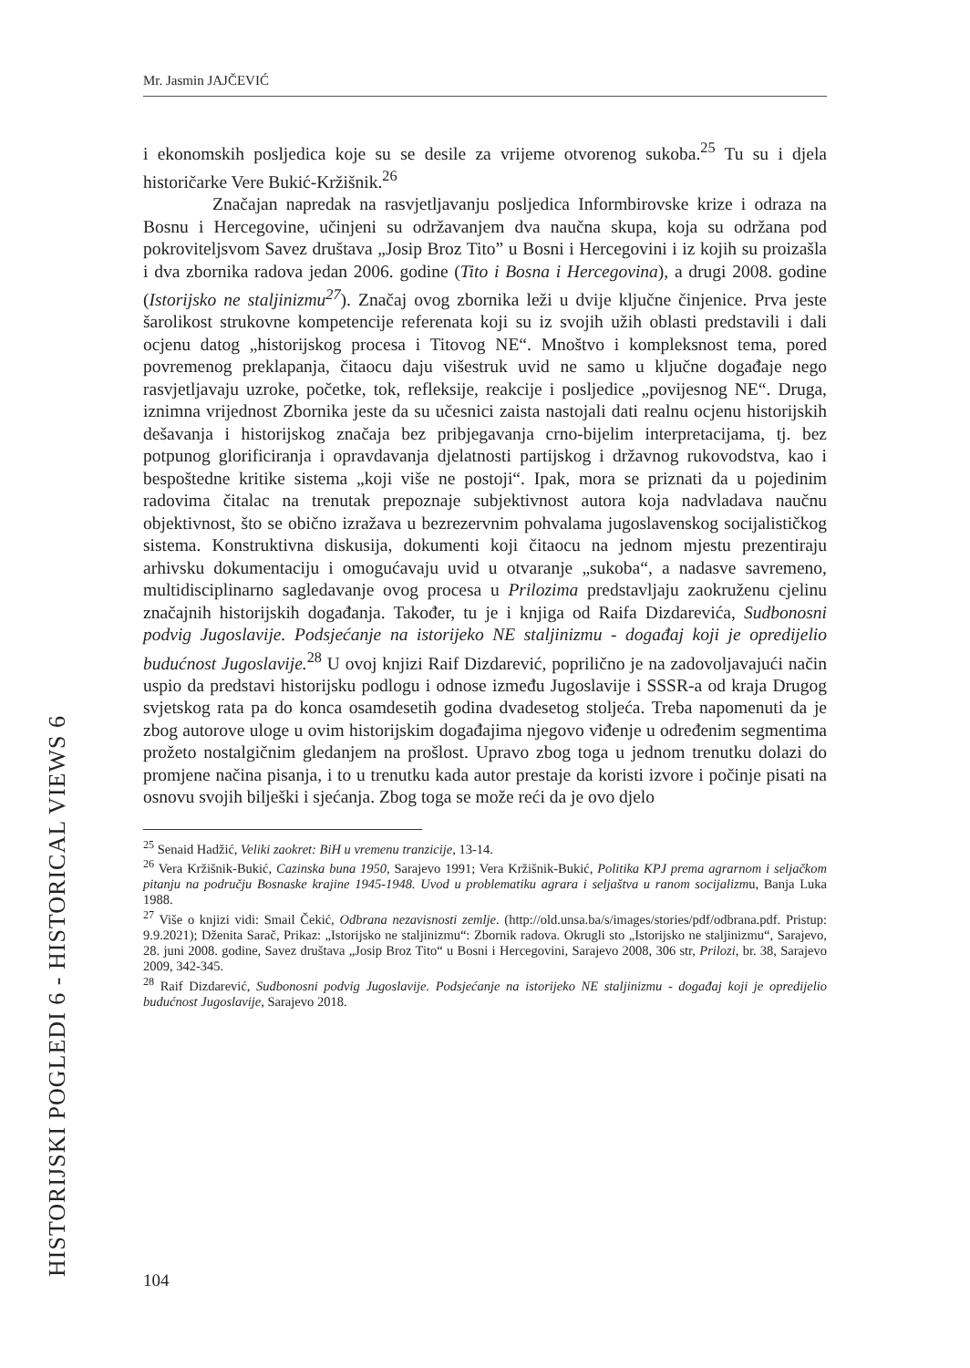Mr. Jasmin JAJČEVIĆ
i ekonomskih posljedica koje su se desile za vrijeme otvorenog sukoba.<sup>25</sup> Tu su i djela historičarke Vere Bukić-Kržišnik.<sup>26</sup>
Značajan napredak na rasvjetljavanju posljedica Informbirovske krize i odraza na Bosnu i Hercegovine, učinjeni su održavanjem dva naučna skupa, koja su održana pod pokroviteljsvom Savez društava „Josip Broz Tito” u Bosni i Hercegovini i iz kojih su proizašla i dva zbornika radova jedan 2006. godine (Tito i Bosna i Hercegovina), a drugi 2008. godine (Istorijsko ne staljinizmu<sup>27</sup>). Značaj ovog zbornika leži u dvije ključne činjenice. Prva jeste šarolikost strukovne kompetencije referenata koji su iz svojih užih oblasti predstavili i dali ocjenu datog „historijskog procesa i Titovog NE“. Mnoštvo i kompleksnost tema, pored povremenog preklapanja, čitaocu daju višestruk uvid ne samo u ključne događaje nego rasvjetljavaju uzroke, početke, tok, refleksije, reakcije i posljedice „povijesnog NE“. Druga, iznimna vrijednost Zbornika jeste da su učesnici zaista nastojali dati realnu ocjenu historijskih dešavanja i historijskog značaja bez pribjegavanja crno-bijelim interpretacijama, tj. bez potpunog glorificiranja i opravdavanja djelatnosti partijskog i državnog rukovodstva, kao i bespoštedne kritike sistema „koji više ne postoji“. Ipak, mora se priznati da u pojedinim radovima čitalac na trenutak prepoznaje subjektivnost autora koja nadvladava naučnu objektivnost, što se obično izražava u bezrezervnim pohvalama jugoslavenskog socijalističkog sistema. Konstruktivna diskusija, dokumenti koji čitaocu na jednom mjestu prezentiraju arhivsku dokumentaciju i omogućavaju uvid u otvaranje „sukoba“, a nadasve savremeno, multidisciplinarno sagledavanje ovog procesa u Prilozima predstavljaju zaokruženu cjelinu značajnih historijskih događanja. Također, tu je i knjiga od Raifa Dizdarevića, Sudbonosni podvig Jugoslavije. Podsjećanje na istorijeko NE staljinizmu - događaj koji je opredijelio budućnost Jugoslavije.<sup>28</sup> U ovoj knjizi Raif Dizdarević, poprilično je na zadovoljavajući način uspio da predstavi historijsku podlogu i odnose između Jugoslavije i SSSR-a od kraja Drugog svjetskog rata pa do konca osamdesetih godina dvadesetog stoljeća. Treba napomenuti da je zbog autorove uloge u ovim historijskim događajima njegovo viđenje u određenim segmentima prožeto nostalgičnim gledanjem na prošlost. Upravo zbog toga u jednom trenutku dolazi do promjene načina pisanja, i to u trenutku kada autor prestaje da koristi izvore i počinje pisati na osnovu svojih bilješki i sjećanja. Zbog toga se može reći da je ovo djelo
<sup>25</sup> Senaid Hadžić, Veliki zaokret: BiH u vremenu tranzicije, 13-14.
<sup>26</sup> Vera Kržišnik-Bukić, Cazinska buna 1950, Sarajevo 1991; Vera Kržišnik-Bukić, Politika KPJ prema agrarnom i seljačkom pitanju na području Bosnaske krajine 1945-1948. Uvod u problematiku agrara i seljaštva u ranom socijalizmu, Banja Luka 1988.
<sup>27</sup> Više o knjizi vidi: Smail Čekić, Odbrana nezavisnosti zemlje. (http://old.unsa.ba/s/images/stories/pdf/odbrana.pdf. Pristup: 9.9.2021); Dženita Sarač, Prikaz: „Istorijsko ne staljinizmu“: Zbornik radova. Okrugli sto „Istorijsko ne staljinizmu“, Sarajevo, 28. juni 2008. godine, Savez društava „Josip Broz Tito“ u Bosni i Hercegovini, Sarajevo 2008, 306 str, Prilozi, br. 38, Sarajevo 2009, 342-345.
<sup>28</sup> Raif Dizdarević, Sudbonosni podvig Jugoslavije. Podsjećanje na istorijeko NE staljinizmu - događaj koji je opredijelio budućnost Jugoslavije, Sarajevo 2018.
HISTORIJSKI POGLEDI 6 - HISTORICAL VIEWS 6 104